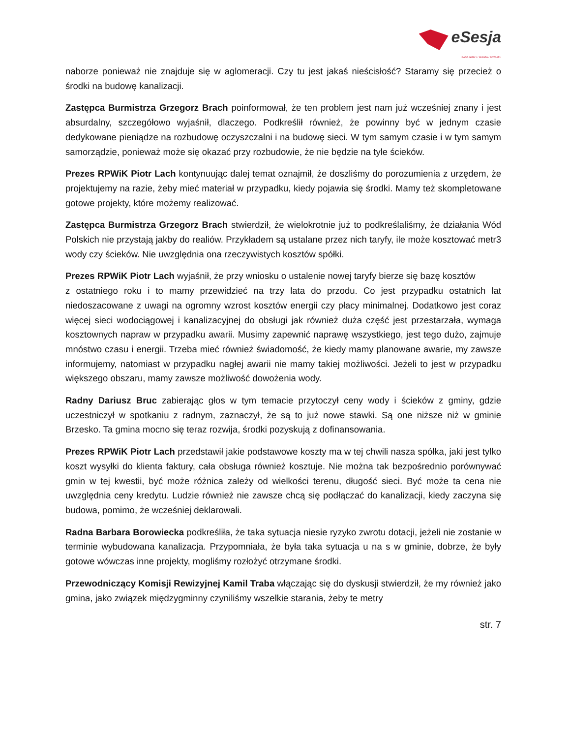eSesja
RADA GMINY / MIASTA / POWIATU
naborze ponieważ nie znajduje się w aglomeracji. Czy tu jest jakaś nieścisłość? Staramy się przecież o środki na budowę kanalizacji.
Zastępca Burmistrza Grzegorz Brach poinformował, że ten problem jest nam już wcześniej znany i jest absurdalny, szczegółowo wyjaśnił, dlaczego. Podkreślił również, że powinny być w jednym czasie dedykowane pieniądze na rozbudowę oczyszczalni i na budowę sieci. W tym samym czasie i w tym samym samorządzie, ponieważ może się okazać przy rozbudowie, że nie będzie na tyle ścieków.
Prezes RPWiK Piotr Lach kontynuując dalej temat oznajmił, że doszliśmy do porozumienia z urzędem, że projektujemy na razie, żeby mieć materiał w przypadku, kiedy pojawia się środki. Mamy też skompletowane gotowe projekty, które możemy realizować.
Zastępca Burmistrza Grzegorz Brach stwierdził, że wielokrotnie już to podkreślaliśmy, że działania Wód Polskich nie przystają jakby do realiów. Przykładem są ustalane przez nich taryfy, ile może kosztować metr3 wody czy ścieków. Nie uwzględnia ona rzeczywistych kosztów spółki.
Prezes RPWiK Piotr Lach wyjaśnił, że przy wniosku o ustalenie nowej taryfy bierze się bazę kosztów
z ostatniego roku i to mamy przewidzieć na trzy lata do przodu. Co jest przypadku ostatnich lat niedoszacowane z uwagi na ogromny wzrost kosztów energii czy płacy minimalnej. Dodatkowo jest coraz więcej sieci wodociągowej i kanalizacyjnej do obsługi jak również duża część jest przestarzała, wymaga kosztownych napraw w przypadku awarii. Musimy zapewnić naprawę wszystkiego, jest tego dużo, zajmuje mnóstwo czasu i energii. Trzeba mieć również świadomość, że kiedy mamy planowane awarie, my zawsze informujemy, natomiast w przypadku nagłej awarii nie mamy takiej możliwości. Jeżeli to jest w przypadku większego obszaru, mamy zawsze możliwość dowożenia wody.
Radny Dariusz Bruc zabierając głos w tym temacie przytoczył ceny wody i ścieków z gminy, gdzie uczestniczył w spotkaniu z radnym, zaznaczył, że są to już nowe stawki. Są one niższe niż w gminie Brzesko. Ta gmina mocno się teraz rozwija, środki pozyskują z dofinansowania.
Prezes RPWiK Piotr Lach przedstawił jakie podstawowe koszty ma w tej chwili nasza spółka, jaki jest tylko koszt wysyłki do klienta faktury, cała obsługa również kosztuje. Nie można tak bezpośrednio porównywać gmin w tej kwestii, być może różnica zależy od wielkości terenu, długość sieci. Być może ta cena nie uwzględnia ceny kredytu. Ludzie również nie zawsze chcą się podłączać do kanalizacji, kiedy zaczyna się budowa, pomimo, że wcześniej deklarowali.
Radna Barbara Borowiecka podkreśliła, że taka sytuacja niesie ryzyko zwrotu dotacji, jeżeli nie zostanie w terminie wybudowana kanalizacja. Przypomniała, że była taka sytuacja u na s w gminie, dobrze, że były gotowe wówczas inne projekty, mogliśmy rozłożyć otrzymane środki.
Przewodniczący Komisji Rewizyjnej Kamil Traba włączając się do dyskusji stwierdził, że my również jako gmina, jako związek międzygminny czyniliśmy wszelkie starania, żeby te metry
str. 7